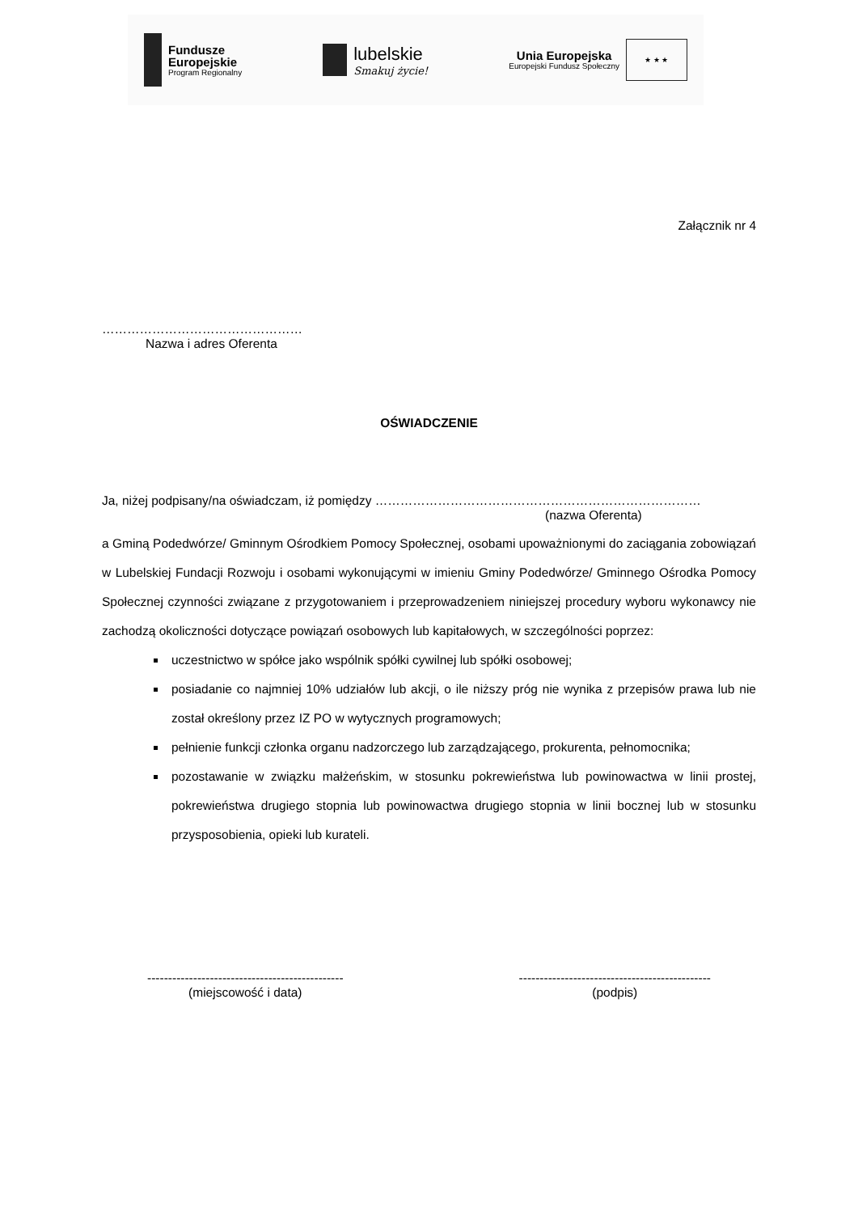Fundusze
Europejskie
Program Regionalny
lubelskie
Smakuj życie!
Unia Europejska
Europejski Fundusz Społeczny
★ ★ ★
Załącznik nr 4
…………………………………………
Nazwa i adres Oferenta
OŚWIADCZENIE
Ja, niżej podpisany/na oświadczam, iż pomiędzy ……………………………………………………………………
(nazwa Oferenta)
a Gminą Podedwórze/ Gminnym Ośrodkiem Pomocy Społecznej, osobami upoważnionymi do zaciągania zobowiązań w Lubelskiej Fundacji Rozwoju i osobami wykonującymi w imieniu Gminy Podedwórze/ Gminnego Ośrodka Pomocy Społecznej czynności związane z przygotowaniem i przeprowadzeniem niniejszej procedury wyboru wykonawcy nie zachodzą okoliczności dotyczące powiązań osobowych lub kapitałowych, w szczególności poprzez:
uczestnictwo w spółce jako wspólnik spółki cywilnej lub spółki osobowej;
posiadanie co najmniej 10% udziałów lub akcji, o ile niższy próg nie wynika z przepisów prawa lub nie został określony przez IZ PO w wytycznych programowych;
pełnienie funkcji członka organu nadzorczego lub zarządzającego, prokurenta, pełnomocnika;
pozostawanie w związku małżeńskim, w stosunku pokrewieństwa lub powinowactwa w linii prostej, pokrewieństwa drugiego stopnia lub powinowactwa drugiego stopnia w linii bocznej lub w stosunku przysposobienia, opieki lub kurateli.
-----------------------------------------------
(miejscowość i data)
----------------------------------------------
(podpis)